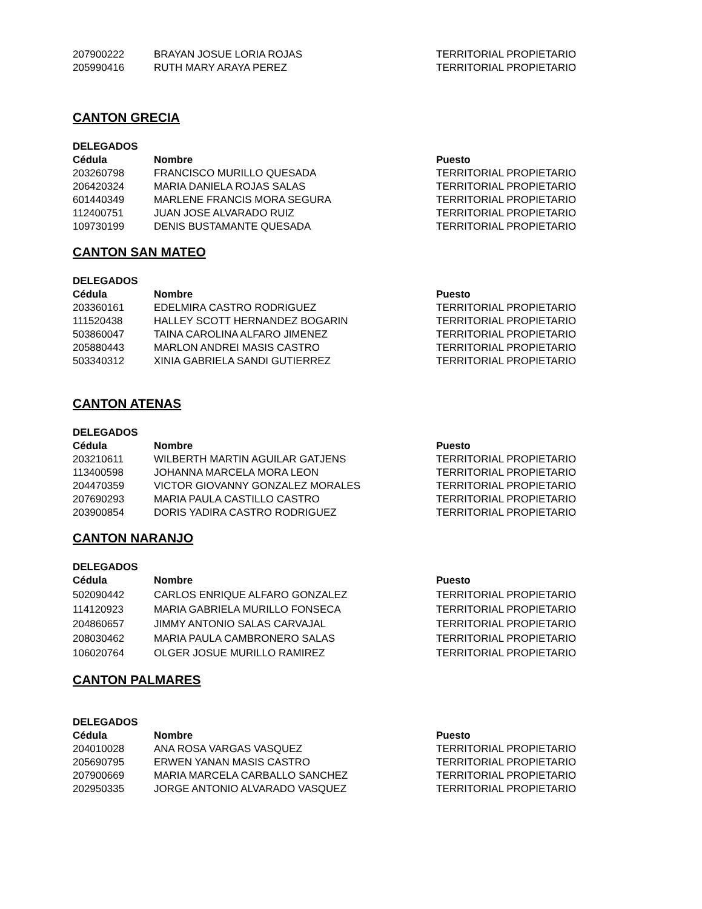| 207900222 | BRAYAN JOSUE LORIA ROJAS | TERRITORIAL PROPIETARIO |
| 205990416 | RUTH MARY ARAYA PEREZ | TERRITORIAL PROPIETARIO |
CANTON GRECIA
DELEGADOS
| Cédula | Nombre | Puesto |
| --- | --- | --- |
| 203260798 | FRANCISCO MURILLO QUESADA | TERRITORIAL PROPIETARIO |
| 206420324 | MARIA DANIELA ROJAS SALAS | TERRITORIAL PROPIETARIO |
| 601440349 | MARLENE FRANCIS MORA SEGURA | TERRITORIAL PROPIETARIO |
| 112400751 | JUAN JOSE ALVARADO RUIZ | TERRITORIAL PROPIETARIO |
| 109730199 | DENIS BUSTAMANTE QUESADA | TERRITORIAL PROPIETARIO |
CANTON SAN MATEO
DELEGADOS
| Cédula | Nombre | Puesto |
| --- | --- | --- |
| 203360161 | EDELMIRA CASTRO RODRIGUEZ | TERRITORIAL PROPIETARIO |
| 111520438 | HALLEY SCOTT HERNANDEZ BOGARIN | TERRITORIAL PROPIETARIO |
| 503860047 | TAINA CAROLINA ALFARO JIMENEZ | TERRITORIAL PROPIETARIO |
| 205880443 | MARLON ANDREI MASIS CASTRO | TERRITORIAL PROPIETARIO |
| 503340312 | XINIA GABRIELA SANDI GUTIERREZ | TERRITORIAL PROPIETARIO |
CANTON ATENAS
DELEGADOS
| Cédula | Nombre | Puesto |
| --- | --- | --- |
| 203210611 | WILBERTH MARTIN AGUILAR GATJENS | TERRITORIAL PROPIETARIO |
| 113400598 | JOHANNA MARCELA MORA LEON | TERRITORIAL PROPIETARIO |
| 204470359 | VICTOR GIOVANNY GONZALEZ MORALES | TERRITORIAL PROPIETARIO |
| 207690293 | MARIA PAULA CASTILLO CASTRO | TERRITORIAL PROPIETARIO |
| 203900854 | DORIS YADIRA CASTRO RODRIGUEZ | TERRITORIAL PROPIETARIO |
CANTON NARANJO
DELEGADOS
| Cédula | Nombre | Puesto |
| --- | --- | --- |
| 502090442 | CARLOS ENRIQUE ALFARO GONZALEZ | TERRITORIAL PROPIETARIO |
| 114120923 | MARIA GABRIELA MURILLO FONSECA | TERRITORIAL PROPIETARIO |
| 204860657 | JIMMY ANTONIO SALAS CARVAJAL | TERRITORIAL PROPIETARIO |
| 208030462 | MARIA PAULA CAMBRONERO SALAS | TERRITORIAL PROPIETARIO |
| 106020764 | OLGER JOSUE MURILLO RAMIREZ | TERRITORIAL PROPIETARIO |
CANTON PALMARES
DELEGADOS
| Cédula | Nombre | Puesto |
| --- | --- | --- |
| 204010028 | ANA ROSA VARGAS VASQUEZ | TERRITORIAL PROPIETARIO |
| 205690795 | ERWEN YANAN MASIS CASTRO | TERRITORIAL PROPIETARIO |
| 207900669 | MARIA MARCELA CARBALLO SANCHEZ | TERRITORIAL PROPIETARIO |
| 202950335 | JORGE ANTONIO ALVARADO VASQUEZ | TERRITORIAL PROPIETARIO |